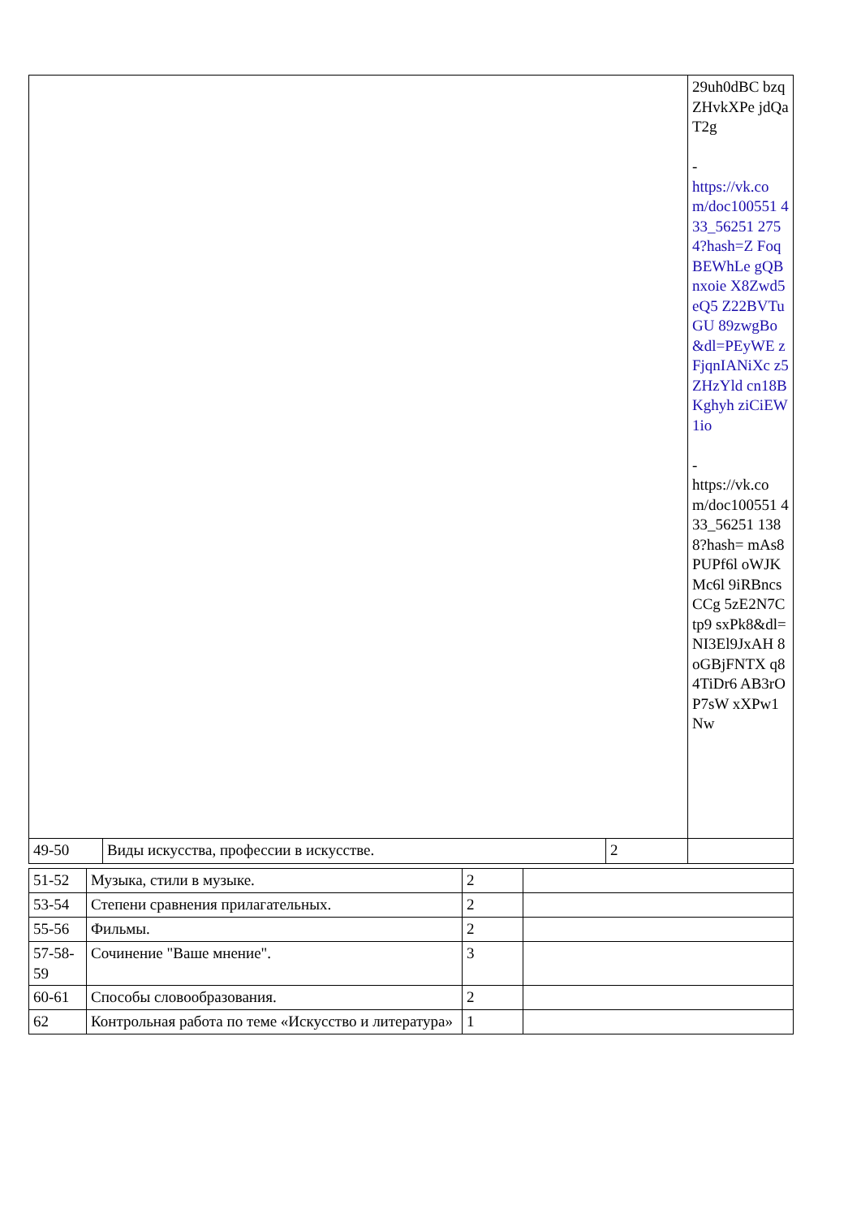| | | | 29uh0dBC bzqZHvkXPe jdQaT2g - https://vk.co m/doc100551 433_56251 2754?hash=Z FoqBEWhLe gQBnxoie X8Zwd5eQ5 Z22BVTuGU 89zwgBo &dl=PEyWE zFjqnIANiXc z5ZHzYld cn18BKghyh ziCiEW1io - https://vk.co m/doc100551 433_56251 1388?hash= mAs8PUPf6l oWJKMc6l 9iRBncsCCg 5zE2N7Ctp9 sxPk8&dl= NI3El9JxAH 8oGBjFNTX q84TiDr6 AB3rOP7sW xXPw1Nw |
| 49-50 | Виды искусства, профессии в искусстве. | 2 | |
| 51-52 | Музыка, стили в музыке. | 2 | |
| 53-54 | Степени сравнения прилагательных. | 2 | |
| 55-56 | Фильмы. | 2 | |
| 57-58-59 | Сочинение "Ваше мнение". | 3 | |
| 60-61 | Способы словообразования. | 2 | |
| 62 | Контрольная работа по теме «Искусство и литература» | 1 | |